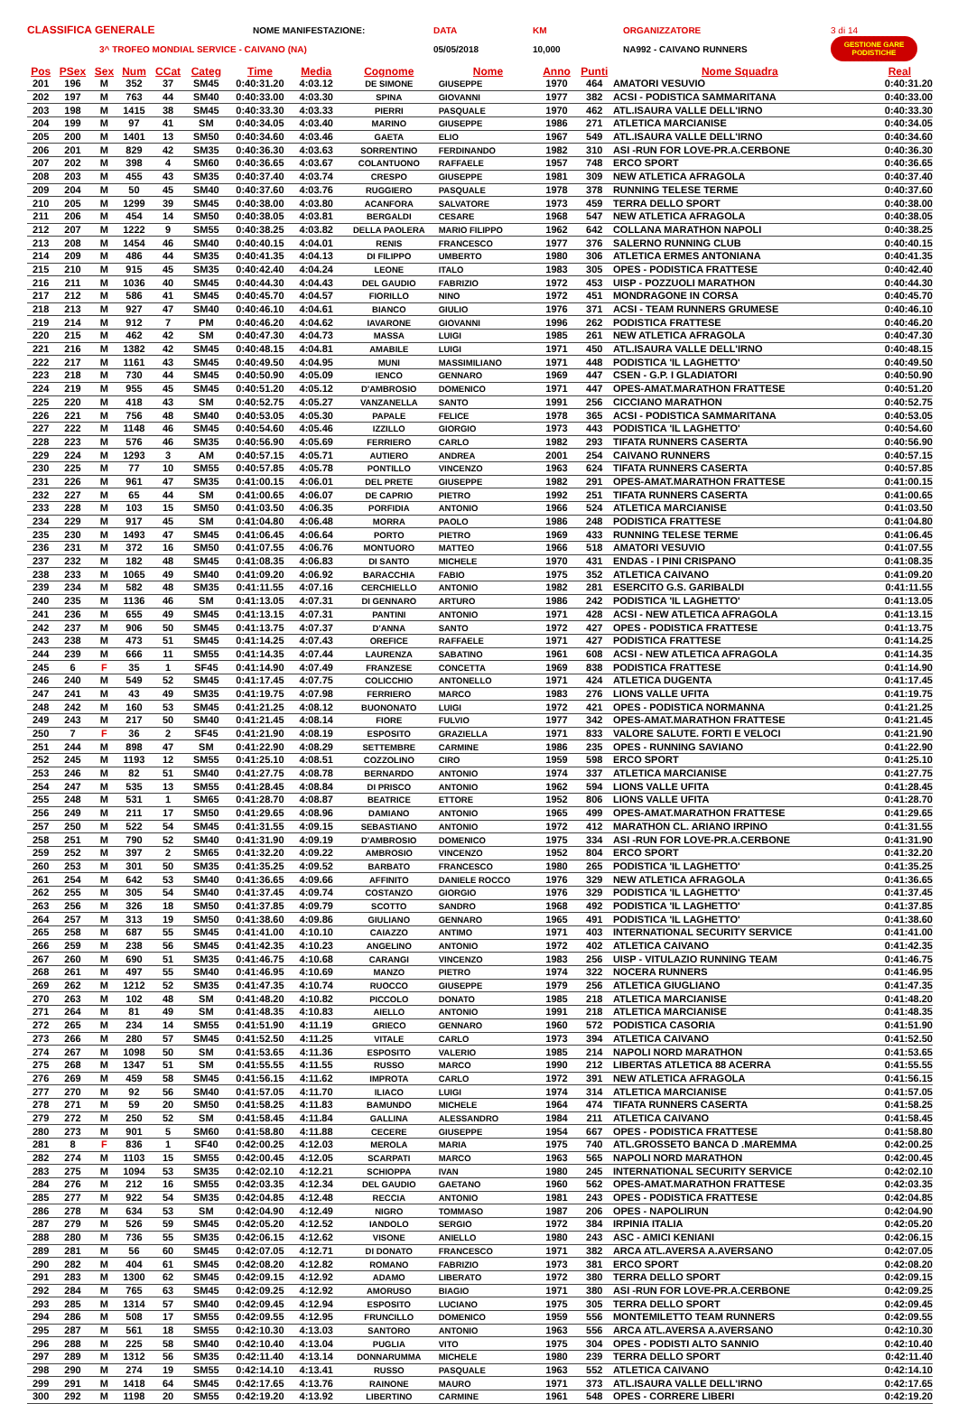CLASSIFICA GENERALE
NOME MANIFESTAZIONE:
DATA
KM
ORGANIZZATORE
3 di 14
3^ TROFEO MONDIAL SERVICE - CAIVANO (NA)
05/05/2018
10,000
NA992 - CAIVANO RUNNERS
GESTIONE GARE PODISTICHE
| Pos | PSex | Sex | Num | CCat | Categ | Time | Media | Cognome | Nome | Anno | Punti | Nome Squadra | Real |
| --- | --- | --- | --- | --- | --- | --- | --- | --- | --- | --- | --- | --- | --- |
| 201 | 196 | M | 352 | 37 | SM45 | 0:40:31.20 | 4:03.12 | DE SIMONE | GIUSEPPE | 1970 | 464 | AMATORI VESUVIO | 0:40:31.20 |
| 202 | 197 | M | 763 | 44 | SM40 | 0:40:33.00 | 4:03.30 | SPINA | GIOVANNI | 1977 | 382 | ACSI - PODISTICA SAMMARITANA | 0:40:33.00 |
| 203 | 198 | M | 1415 | 38 | SM45 | 0:40:33.30 | 4:03.33 | PIERRI | PASQUALE | 1970 | 462 | ATL.ISAURA VALLE DELL'IRNO | 0:40:33.30 |
| 204 | 199 | M | 97 | 41 | SM | 0:40:34.05 | 4:03.40 | MARINO | GIUSEPPE | 1986 | 271 | ATLETICA MARCIANISE | 0:40:34.05 |
| 205 | 200 | M | 1401 | 13 | SM50 | 0:40:34.60 | 4:03.46 | GAETA | ELIO | 1967 | 549 | ATL.ISAURA VALLE DELL'IRNO | 0:40:34.60 |
| 206 | 201 | M | 829 | 42 | SM35 | 0:40:36.30 | 4:03.63 | SORRENTINO | FERDINANDO | 1982 | 310 | ASI -RUN FOR LOVE-PR.A.CERBONE | 0:40:36.30 |
| 207 | 202 | M | 398 | 4 | SM60 | 0:40:36.65 | 4:03.67 | COLANTUONO | RAFFAELE | 1957 | 748 | ERCO SPORT | 0:40:36.65 |
| 208 | 203 | M | 455 | 43 | SM35 | 0:40:37.40 | 4:03.74 | CRESPO | GIUSEPPE | 1981 | 309 | NEW ATLETICA AFRAGOLA | 0:40:37.40 |
| 209 | 204 | M | 50 | 45 | SM40 | 0:40:37.60 | 4:03.76 | RUGGIERO | PASQUALE | 1978 | 378 | RUNNING TELESE TERME | 0:40:37.60 |
| 210 | 205 | M | 1299 | 39 | SM45 | 0:40:38.00 | 4:03.80 | ACANFORA | SALVATORE | 1973 | 459 | TERRA DELLO SPORT | 0:40:38.00 |
| 211 | 206 | M | 454 | 14 | SM50 | 0:40:38.05 | 4:03.81 | BERGALDI | CESARE | 1968 | 547 | NEW ATLETICA AFRAGOLA | 0:40:38.05 |
| 212 | 207 | M | 1222 | 9 | SM55 | 0:40:38.25 | 4:03.82 | DELLA PAOLERA | MARIO FILIPPO | 1962 | 642 | COLLANA MARATHON NAPOLI | 0:40:38.25 |
| 213 | 208 | M | 1454 | 46 | SM40 | 0:40:40.15 | 4:04.01 | RENIS | FRANCESCO | 1977 | 376 | SALERNO RUNNING CLUB | 0:40:40.15 |
| 214 | 209 | M | 486 | 44 | SM35 | 0:40:41.35 | 4:04.13 | DI FILIPPO | UMBERTO | 1980 | 306 | ATLETICA ERMES ANTONIANA | 0:40:41.35 |
| 215 | 210 | M | 915 | 45 | SM35 | 0:40:42.40 | 4:04.24 | LEONE | ITALO | 1983 | 305 | OPES - PODISTICA FRATTESE | 0:40:42.40 |
| 216 | 211 | M | 1036 | 40 | SM45 | 0:40:44.30 | 4:04.43 | DEL GAUDIO | FABRIZIO | 1972 | 453 | UISP - POZZUOLI MARATHON | 0:40:44.30 |
| 217 | 212 | M | 586 | 41 | SM45 | 0:40:45.70 | 4:04.57 | FIORILLO | NINO | 1972 | 451 | MONDRAGONE IN CORSA | 0:40:45.70 |
| 218 | 213 | M | 927 | 47 | SM40 | 0:40:46.10 | 4:04.61 | BIANCO | GIULIO | 1976 | 371 | ACSI - TEAM RUNNERS GRUMESE | 0:40:46.10 |
| 219 | 214 | M | 912 | 7 | PM | 0:40:46.20 | 4:04.62 | IAVARONE | GIOVANNI | 1996 | 262 | PODISTICA FRATTESE | 0:40:46.20 |
| 220 | 215 | M | 462 | 42 | SM | 0:40:47.30 | 4:04.73 | MASSA | LUIGI | 1985 | 261 | NEW ATLETICA AFRAGOLA | 0:40:47.30 |
| 221 | 216 | M | 1382 | 42 | SM45 | 0:40:48.15 | 4:04.81 | AMABILE | LUIGI | 1971 | 450 | ATL.ISAURA VALLE DELL'IRNO | 0:40:48.15 |
| 222 | 217 | M | 1161 | 43 | SM45 | 0:40:49.50 | 4:04.95 | MUNI | MASSIMILIANO | 1971 | 448 | PODISTICA 'IL LAGHETTO' | 0:40:49.50 |
| 223 | 218 | M | 730 | 44 | SM45 | 0:40:50.90 | 4:05.09 | IENCO | GENNARO | 1969 | 447 | CSEN - G.P. I GLADIATORI | 0:40:50.90 |
| 224 | 219 | M | 955 | 45 | SM45 | 0:40:51.20 | 4:05.12 | D'AMBROSIO | DOMENICO | 1971 | 447 | OPES-AMAT.MARATHON FRATTESE | 0:40:51.20 |
| 225 | 220 | M | 418 | 43 | SM | 0:40:52.75 | 4:05.27 | VANZANELLA | SANTO | 1991 | 256 | CICCIANO MARATHON | 0:40:52.75 |
| 226 | 221 | M | 756 | 48 | SM40 | 0:40:53.05 | 4:05.30 | PAPALE | FELICE | 1978 | 365 | ACSI - PODISTICA SAMMARITANA | 0:40:53.05 |
| 227 | 222 | M | 1148 | 46 | SM45 | 0:40:54.60 | 4:05.46 | IZZILLO | GIORGIO | 1973 | 443 | PODISTICA 'IL LAGHETTO' | 0:40:54.60 |
| 228 | 223 | M | 576 | 46 | SM35 | 0:40:56.90 | 4:05.69 | FERRIERO | CARLO | 1982 | 293 | TIFATA RUNNERS CASERTA | 0:40:56.90 |
| 229 | 224 | M | 1293 | 3 | AM | 0:40:57.15 | 4:05.71 | AUTIERO | ANDREA | 2001 | 254 | CAIVANO RUNNERS | 0:40:57.15 |
| 230 | 225 | M | 77 | 10 | SM55 | 0:40:57.85 | 4:05.78 | PONTILLO | VINCENZO | 1963 | 624 | TIFATA RUNNERS CASERTA | 0:40:57.85 |
| 231 | 226 | M | 961 | 47 | SM35 | 0:41:00.15 | 4:06.01 | DEL PRETE | GIUSEPPE | 1982 | 291 | OPES-AMAT.MARATHON FRATTESE | 0:41:00.15 |
| 232 | 227 | M | 65 | 44 | SM | 0:41:00.65 | 4:06.07 | DE CAPRIO | PIETRO | 1992 | 251 | TIFATA RUNNERS CASERTA | 0:41:00.65 |
| 233 | 228 | M | 103 | 15 | SM50 | 0:41:03.50 | 4:06.35 | PORFIDIA | ANTONIO | 1966 | 524 | ATLETICA MARCIANISE | 0:41:03.50 |
| 234 | 229 | M | 917 | 45 | SM | 0:41:04.80 | 4:06.48 | MORRA | PAOLO | 1986 | 248 | PODISTICA FRATTESE | 0:41:04.80 |
| 235 | 230 | M | 1493 | 47 | SM45 | 0:41:06.45 | 4:06.64 | PORTO | PIETRO | 1969 | 433 | RUNNING TELESE TERME | 0:41:06.45 |
| 236 | 231 | M | 372 | 16 | SM50 | 0:41:07.55 | 4:06.76 | MONTUORO | MATTEO | 1966 | 518 | AMATORI VESUVIO | 0:41:07.55 |
| 237 | 232 | M | 182 | 48 | SM45 | 0:41:08.35 | 4:06.83 | DI SANTO | MICHELE | 1970 | 431 | ENDAS - I PINI CRISPANO | 0:41:08.35 |
| 238 | 233 | M | 1065 | 49 | SM40 | 0:41:09.20 | 4:06.92 | BARACCHIA | FABIO | 1975 | 352 | ATLETICA CAIVANO | 0:41:09.20 |
| 239 | 234 | M | 582 | 48 | SM35 | 0:41:11.55 | 4:07.16 | CERCHIELLO | ANTONIO | 1982 | 281 | ESERCITO G.S. GARIBALDI | 0:41:11.55 |
| 240 | 235 | M | 1136 | 46 | SM | 0:41:13.05 | 4:07.31 | DI GENNARO | ARTURO | 1986 | 242 | PODISTICA 'IL LAGHETTO' | 0:41:13.05 |
| 241 | 236 | M | 655 | 49 | SM45 | 0:41:13.15 | 4:07.31 | PANTINI | ANTONIO | 1971 | 428 | ACSI - NEW ATLETICA AFRAGOLA | 0:41:13.15 |
| 242 | 237 | M | 906 | 50 | SM45 | 0:41:13.75 | 4:07.37 | D'ANNA | SANTO | 1972 | 427 | OPES - PODISTICA FRATTESE | 0:41:13.75 |
| 243 | 238 | M | 473 | 51 | SM45 | 0:41:14.25 | 4:07.43 | OREFICE | RAFFAELE | 1971 | 427 | PODISTICA FRATTESE | 0:41:14.25 |
| 244 | 239 | M | 666 | 11 | SM55 | 0:41:14.35 | 4:07.44 | LAURENZA | SABATINO | 1961 | 608 | ACSI - NEW ATLETICA AFRAGOLA | 0:41:14.35 |
| 245 | 6 | F | 35 | 1 | SF45 | 0:41:14.90 | 4:07.49 | FRANZESE | CONCETTA | 1969 | 838 | PODISTICA FRATTESE | 0:41:14.90 |
| 246 | 240 | M | 549 | 52 | SM45 | 0:41:17.45 | 4:07.75 | COLICCHIO | ANTONELLO | 1971 | 424 | ATLETICA DUGENTA | 0:41:17.45 |
| 247 | 241 | M | 43 | 49 | SM35 | 0:41:19.75 | 4:07.98 | FERRIERO | MARCO | 1983 | 276 | LIONS VALLE UFITA | 0:41:19.75 |
| 248 | 242 | M | 160 | 53 | SM45 | 0:41:21.25 | 4:08.12 | BUONONATO | LUIGI | 1972 | 421 | OPES - PODISTICA NORMANNA | 0:41:21.25 |
| 249 | 243 | M | 217 | 50 | SM40 | 0:41:21.45 | 4:08.14 | FIORE | FULVIO | 1977 | 342 | OPES-AMAT.MARATHON FRATTESE | 0:41:21.45 |
| 250 | 7 | F | 36 | 2 | SF45 | 0:41:21.90 | 4:08.19 | ESPOSITO | GRAZIELLA | 1971 | 833 | VALORE SALUTE. FORTI E VELOCI | 0:41:21.90 |
| 251 | 244 | M | 898 | 47 | SM | 0:41:22.90 | 4:08.29 | SETTEMBRE | CARMINE | 1986 | 235 | OPES - RUNNING SAVIANO | 0:41:22.90 |
| 252 | 245 | M | 1193 | 12 | SM55 | 0:41:25.10 | 4:08.51 | COZZOLINO | CIRO | 1959 | 598 | ERCO SPORT | 0:41:25.10 |
| 253 | 246 | M | 82 | 51 | SM40 | 0:41:27.75 | 4:08.78 | BERNARDO | ANTONIO | 1974 | 337 | ATLETICA MARCIANISE | 0:41:27.75 |
| 254 | 247 | M | 535 | 13 | SM55 | 0:41:28.45 | 4:08.84 | DI PRISCO | ANTONIO | 1962 | 594 | LIONS VALLE UFITA | 0:41:28.45 |
| 255 | 248 | M | 531 | 1 | SM65 | 0:41:28.70 | 4:08.87 | BEATRICE | ETTORE | 1952 | 806 | LIONS VALLE UFITA | 0:41:28.70 |
| 256 | 249 | M | 211 | 17 | SM50 | 0:41:29.65 | 4:08.96 | DAMIANO | ANTONIO | 1965 | 499 | OPES-AMAT.MARATHON FRATTESE | 0:41:29.65 |
| 257 | 250 | M | 522 | 54 | SM45 | 0:41:31.55 | 4:09.15 | SEBASTIANO | ANTONIO | 1972 | 412 | MARATHON CL. ARIANO IRPINO | 0:41:31.55 |
| 258 | 251 | M | 790 | 52 | SM40 | 0:41:31.90 | 4:09.19 | D'AMBROSIO | DOMENICO | 1975 | 334 | ASI -RUN FOR LOVE-PR.A.CERBONE | 0:41:31.90 |
| 259 | 252 | M | 397 | 2 | SM65 | 0:41:32.20 | 4:09.22 | AMBROSIO | VINCENZO | 1952 | 804 | ERCO SPORT | 0:41:32.20 |
| 260 | 253 | M | 301 | 50 | SM35 | 0:41:35.25 | 4:09.52 | BARBATO | FRANCESCO | 1980 | 265 | PODISTICA 'IL LAGHETTO' | 0:41:35.25 |
| 261 | 254 | M | 642 | 53 | SM40 | 0:41:36.65 | 4:09.66 | AFFINITO | DANIELE ROCCO | 1976 | 329 | NEW ATLETICA AFRAGOLA | 0:41:36.65 |
| 262 | 255 | M | 305 | 54 | SM40 | 0:41:37.45 | 4:09.74 | COSTANZO | GIORGIO | 1976 | 329 | PODISTICA 'IL LAGHETTO' | 0:41:37.45 |
| 263 | 256 | M | 326 | 18 | SM50 | 0:41:37.85 | 4:09.79 | SCOTTO | SANDRO | 1968 | 492 | PODISTICA 'IL LAGHETTO' | 0:41:37.85 |
| 264 | 257 | M | 313 | 19 | SM50 | 0:41:38.60 | 4:09.86 | GIULIANO | GENNARO | 1965 | 491 | PODISTICA 'IL LAGHETTO' | 0:41:38.60 |
| 265 | 258 | M | 687 | 55 | SM45 | 0:41:41.00 | 4:10.10 | CAIAZZO | ANTIMO | 1971 | 403 | INTERNATIONAL SECURITY SERVICE | 0:41:41.00 |
| 266 | 259 | M | 238 | 56 | SM45 | 0:41:42.35 | 4:10.23 | ANGELINO | ANTONIO | 1972 | 402 | ATLETICA CAIVANO | 0:41:42.35 |
| 267 | 260 | M | 690 | 51 | SM35 | 0:41:46.75 | 4:10.68 | CARANGI | VINCENZO | 1983 | 256 | UISP - VITULAZIO RUNNING TEAM | 0:41:46.75 |
| 268 | 261 | M | 497 | 55 | SM40 | 0:41:46.95 | 4:10.69 | MANZO | PIETRO | 1974 | 322 | NOCERA RUNNERS | 0:41:46.95 |
| 269 | 262 | M | 1212 | 52 | SM35 | 0:41:47.35 | 4:10.74 | RUOCCO | GIUSEPPE | 1979 | 256 | ATLETICA GIUGLIANO | 0:41:47.35 |
| 270 | 263 | M | 102 | 48 | SM | 0:41:48.20 | 4:10.82 | PICCOLO | DONATO | 1985 | 218 | ATLETICA MARCIANISE | 0:41:48.20 |
| 271 | 264 | M | 81 | 49 | SM | 0:41:48.35 | 4:10.83 | AIELLO | ANTONIO | 1991 | 218 | ATLETICA MARCIANISE | 0:41:48.35 |
| 272 | 265 | M | 234 | 14 | SM55 | 0:41:51.90 | 4:11.19 | GRIECO | GENNARO | 1960 | 572 | PODISTICA CASORIA | 0:41:51.90 |
| 273 | 266 | M | 280 | 57 | SM45 | 0:41:52.50 | 4:11.25 | VITALE | CARLO | 1973 | 394 | ATLETICA CAIVANO | 0:41:52.50 |
| 274 | 267 | M | 1098 | 50 | SM | 0:41:53.65 | 4:11.36 | ESPOSITO | VALERIO | 1985 | 214 | NAPOLI NORD MARATHON | 0:41:53.65 |
| 275 | 268 | M | 1347 | 51 | SM | 0:41:55.55 | 4:11.55 | RUSSO | MARCO | 1990 | 212 | LIBERTAS ATLETICA 88 ACERRA | 0:41:55.55 |
| 276 | 269 | M | 459 | 58 | SM45 | 0:41:56.15 | 4:11.62 | IMPROTA | CARLO | 1972 | 391 | NEW ATLETICA AFRAGOLA | 0:41:56.15 |
| 277 | 270 | M | 92 | 56 | SM40 | 0:41:57.05 | 4:11.70 | ILIACO | LUIGI | 1974 | 314 | ATLETICA MARCIANISE | 0:41:57.05 |
| 278 | 271 | M | 59 | 20 | SM50 | 0:41:58.25 | 4:11.83 | BAMUNDO | MICHELE | 1964 | 474 | TIFATA RUNNERS CASERTA | 0:41:58.25 |
| 279 | 272 | M | 250 | 52 | SM | 0:41:58.45 | 4:11.84 | GALLINA | ALESSANDRO | 1984 | 211 | ATLETICA CAIVANO | 0:41:58.45 |
| 280 | 273 | M | 901 | 5 | SM60 | 0:41:58.80 | 4:11.88 | CECERE | GIUSEPPE | 1954 | 667 | OPES - PODISTICA FRATTESE | 0:41:58.80 |
| 281 | 8 | F | 836 | 1 | SF40 | 0:42:00.25 | 4:12.03 | MEROLA | MARIA | 1975 | 740 | ATL.GROSSETO BANCA D .MAREMMA | 0:42:00.25 |
| 282 | 274 | M | 1103 | 15 | SM55 | 0:42:00.45 | 4:12.05 | SCARPATI | MARCO | 1963 | 565 | NAPOLI NORD MARATHON | 0:42:00.45 |
| 283 | 275 | M | 1094 | 53 | SM35 | 0:42:02.10 | 4:12.21 | SCHIOPPA | IVAN | 1980 | 245 | INTERNATIONAL SECURITY SERVICE | 0:42:02.10 |
| 284 | 276 | M | 212 | 16 | SM55 | 0:42:03.35 | 4:12.34 | DEL GAUDIO | GAETANO | 1960 | 562 | OPES-AMAT.MARATHON FRATTESE | 0:42:03.35 |
| 285 | 277 | M | 922 | 54 | SM35 | 0:42:04.85 | 4:12.48 | RECCIA | ANTONIO | 1981 | 243 | OPES - PODISTICA FRATTESE | 0:42:04.85 |
| 286 | 278 | M | 634 | 53 | SM | 0:42:04.90 | 4:12.49 | NIGRO | TOMMASO | 1987 | 206 | OPES - NAPOLIRUN | 0:42:04.90 |
| 287 | 279 | M | 526 | 59 | SM45 | 0:42:05.20 | 4:12.52 | IANDOLO | SERGIO | 1972 | 384 | IRPINIA ITALIA | 0:42:05.20 |
| 288 | 280 | M | 736 | 55 | SM35 | 0:42:06.15 | 4:12.62 | VISONE | ANIELLO | 1980 | 243 | ASC - AMICI KENIANI | 0:42:06.15 |
| 289 | 281 | M | 56 | 60 | SM45 | 0:42:07.05 | 4:12.71 | DI DONATO | FRANCESCO | 1971 | 382 | ARCA ATL.AVERSA A.AVERSANO | 0:42:07.05 |
| 290 | 282 | M | 404 | 61 | SM45 | 0:42:08.20 | 4:12.82 | ROMANO | FABRIZIO | 1973 | 381 | ERCO SPORT | 0:42:08.20 |
| 291 | 283 | M | 1300 | 62 | SM45 | 0:42:09.15 | 4:12.92 | ADAMO | LIBERATO | 1972 | 380 | TERRA DELLO SPORT | 0:42:09.15 |
| 292 | 284 | M | 765 | 63 | SM45 | 0:42:09.25 | 4:12.92 | AMORUSO | BIAGIO | 1971 | 380 | ASI -RUN FOR LOVE-PR.A.CERBONE | 0:42:09.25 |
| 293 | 285 | M | 1314 | 57 | SM40 | 0:42:09.45 | 4:12.94 | ESPOSITO | LUCIANO | 1975 | 305 | TERRA DELLO SPORT | 0:42:09.45 |
| 294 | 286 | M | 508 | 17 | SM55 | 0:42:09.55 | 4:12.95 | FRUNCILLO | DOMENICO | 1959 | 556 | MONTEMILETTO TEAM RUNNERS | 0:42:09.55 |
| 295 | 287 | M | 561 | 18 | SM55 | 0:42:10.30 | 4:13.03 | SANTORO | ANTONIO | 1963 | 556 | ARCA ATL.AVERSA A.AVERSANO | 0:42:10.30 |
| 296 | 288 | M | 225 | 58 | SM40 | 0:42:10.40 | 4:13.04 | PUGLIA | VITO | 1975 | 304 | OPES - PODISTI ALTO SANNIO | 0:42:10.40 |
| 297 | 289 | M | 1312 | 56 | SM35 | 0:42:11.40 | 4:13.14 | DONNARUMMA | MICHELE | 1980 | 239 | TERRA DELLO SPORT | 0:42:11.40 |
| 298 | 290 | M | 274 | 19 | SM55 | 0:42:14.10 | 4:13.41 | RUSSO | PASQUALE | 1963 | 552 | ATLETICA CAIVANO | 0:42:14.10 |
| 299 | 291 | M | 1418 | 64 | SM45 | 0:42:17.65 | 4:13.76 | RAINONE | MAURO | 1971 | 373 | ATL.ISAURA VALLE DELL'IRNO | 0:42:17.65 |
| 300 | 292 | M | 1198 | 20 | SM55 | 0:42:19.20 | 4:13.92 | LIBERTINO | CARMINE | 1961 | 548 | OPES - CORRERE LIBERI | 0:42:19.20 |